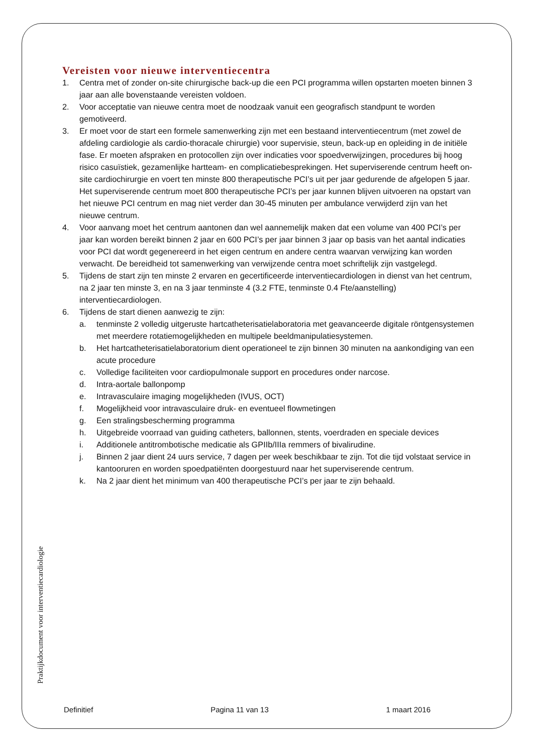Vereisten voor nieuwe interventiecentra
1. Centra met of zonder on-site chirurgische back-up die een PCI programma willen opstarten moeten binnen 3 jaar aan alle bovenstaande vereisten voldoen.
2. Voor acceptatie van nieuwe centra moet de noodzaak vanuit een geografisch standpunt te worden gemotiveerd.
3. Er moet voor de start een formele samenwerking zijn met een bestaand interventiecentrum (met zowel de afdeling cardiologie als cardio-thoracale chirurgie) voor supervisie, steun, back-up en opleiding in de initiële fase. Er moeten afspraken en protocollen zijn over indicaties voor spoedverwijzingen, procedures bij hoog risico casuïstiek, gezamenlijke hartteam- en complicatiebesprekingen. Het superviserende centrum heeft on-site cardiochirurgie en voert ten minste 800 therapeutische PCI’s uit per jaar gedurende de afgelopen 5 jaar. Het superviserende centrum moet 800 therapeutische PCI’s per jaar kunnen blijven uitvoeren na opstart van het nieuwe PCI centrum en mag niet verder dan 30-45 minuten per ambulance verwijderd zijn van het nieuwe centrum.
4. Voor aanvang moet het centrum aantonen dan wel aannemelijk maken dat een volume van 400 PCI’s per jaar kan worden bereikt binnen 2 jaar en 600 PCI’s per jaar binnen 3 jaar op basis van het aantal indicaties voor PCI dat wordt gegenereerd in het eigen centrum en andere centra waarvan verwijzing kan worden verwacht. De bereidheid tot samenwerking van verwijzende centra moet schriftelijk zijn vastgelegd.
5. Tijdens de start zijn ten minste 2 ervaren en gecertificeerde interventiecardiologen in dienst van het centrum, na 2 jaar ten minste 3, en na 3 jaar tenminste 4 (3.2 FTE, tenminste 0.4 Fte/aanstelling) interventiecardiologen.
6. Tijdens de start dienen aanwezig te zijn:
a. tenminste 2 volledig uitgeruste hartcatheterisatielaboratoria met geavanceerde digitale röntgensystemen met meerdere rotatiemogelijkheden en multipele beeldmanipulatiesystemen.
b. Het hartcatheterisatielaboratorium dient operationeel te zijn binnen 30 minuten na aankondiging van een acute procedure
c. Volledige faciliteiten voor cardiopulmonale support en procedures onder narcose.
d. Intra-aortale ballonpomp
e. Intravasculaire imaging mogelijkheden (IVUS, OCT)
f. Mogelijkheid voor intravasculaire druk- en eventueel flowmetingen
g. Een stralingsbescherming programma
h. Uitgebreide voorraad van guiding catheters, ballonnen, stents, voerdraden en speciale devices
i. Additionele antitrombotische medicatie als GPIIb/IIIa remmers of bivalirudine.
j. Binnen 2 jaar dient 24 uurs service, 7 dagen per week beschikbaar te zijn. Tot die tijd volstaat service in kantooruren en worden spoedpatiënten doorgestuurd naar het superviserende centrum.
k. Na 2 jaar dient het minimum van 400 therapeutische PCI’s per jaar te zijn behaald.
Praktijkdocument voor interventiecardiologie
Definitief Pagina 11 van 13 1 maart 2016